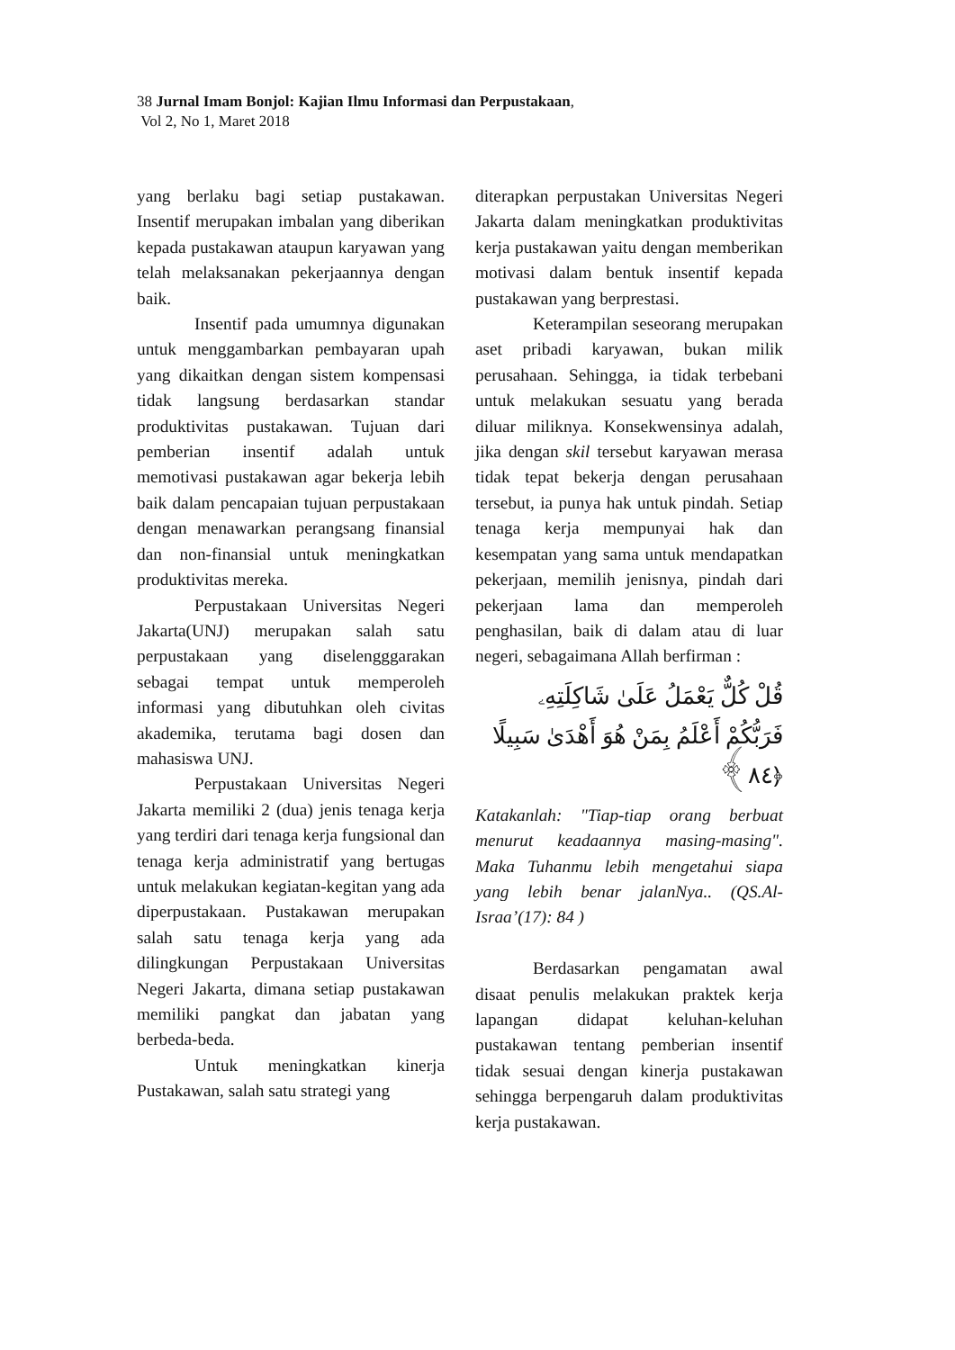38 Jurnal Imam Bonjol: Kajian Ilmu Informasi dan Perpustakaan,
Vol 2, No 1, Maret 2018
yang berlaku bagi setiap pustakawan. Insentif merupakan imbalan yang diberikan kepada pustakawan ataupun karyawan yang telah melaksanakan pekerjaannya dengan baik.
Insentif pada umumnya digunakan untuk menggambarkan pembayaran upah yang dikaitkan dengan sistem kompensasi tidak langsung berdasarkan standar produktivitas pustakawan. Tujuan dari pemberian insentif adalah untuk memotivasi pustakawan agar bekerja lebih baik dalam pencapaian tujuan perpustakaan dengan menawarkan perangsang finansial dan non-finansial untuk meningkatkan produktivitas mereka.
Perpustakaan Universitas Negeri Jakarta(UNJ) merupakan salah satu perpustakaan yang diselengggarakan sebagai tempat untuk memperoleh informasi yang dibutuhkan oleh civitas akademika, terutama bagi dosen dan mahasiswa UNJ.
Perpustakaan Universitas Negeri Jakarta memiliki 2 (dua) jenis tenaga kerja yang terdiri dari tenaga kerja fungsional dan tenaga kerja administratif yang bertugas untuk melakukan kegiatan-kegitan yang ada diperpustakaan. Pustakawan merupakan salah satu tenaga kerja yang ada dilingkungan Perpustakaan Universitas Negeri Jakarta, dimana setiap pustakawan memiliki pangkat dan jabatan yang berbeda-beda.
Untuk meningkatkan kinerja Pustakawan, salah satu strategi yang
diterapkan perpustakan Universitas Negeri Jakarta dalam meningkatkan produktivitas kerja pustakawan yaitu dengan memberikan motivasi dalam bentuk insentif kepada pustakawan yang berprestasi.
Keterampilan seseorang merupakan aset pribadi karyawan, bukan milik perusahaan. Sehingga, ia tidak terbebani untuk melakukan sesuatu yang berada diluar miliknya. Konsekwensinya adalah, jika dengan skil tersebut karyawan merasa tidak tepat bekerja dengan perusahaan tersebut, ia punya hak untuk pindah. Setiap tenaga kerja mempunyai hak dan kesempatan yang sama untuk mendapatkan pekerjaan, memilih jenisnya, pindah dari pekerjaan lama dan memperoleh penghasilan, baik di dalam atau di luar negeri, sebagaimana Allah berfirman :
قُلْ كُلٌّ يَعْمَلُ عَلَىٰ شَاكِلَتِهِۦ فَرَبُّكُمْ أَعْلَمُ بِمَنْ هُوَ أَهْدَىٰ سَبِيلًا ﴿٨٤﴾
Katakanlah: "Tiap-tiap orang berbuat menurut keadaannya masing-masing". Maka Tuhanmu lebih mengetahui siapa yang lebih benar jalanNya.. (QS.Al-Israa’(17): 84 )
Berdasarkan pengamatan awal disaat penulis melakukan praktek kerja lapangan didapat keluhan-keluhan pustakawan tentang pemberian insentif tidak sesuai dengan kinerja pustakawan sehingga berpengaruh dalam produktivitas kerja pustakawan.